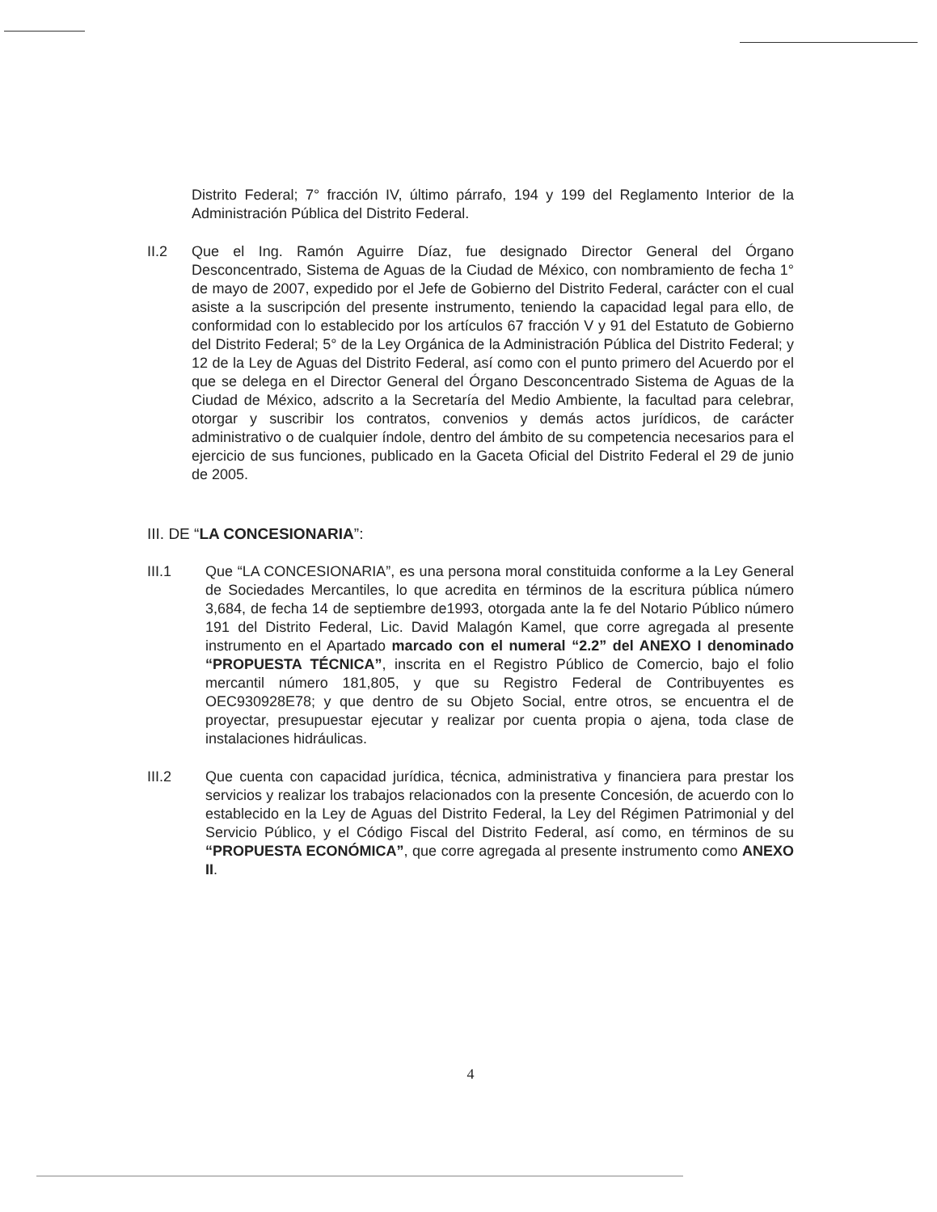Distrito Federal; 7° fracción IV, último párrafo, 194 y 199 del Reglamento Interior de la Administración Pública del Distrito Federal.
II.2 Que el Ing. Ramón Aguirre Díaz, fue designado Director General del Órgano Desconcentrado, Sistema de Aguas de la Ciudad de México, con nombramiento de fecha 1° de mayo de 2007, expedido por el Jefe de Gobierno del Distrito Federal, carácter con el cual asiste a la suscripción del presente instrumento, teniendo la capacidad legal para ello, de conformidad con lo establecido por los artículos 67 fracción V y 91 del Estatuto de Gobierno del Distrito Federal; 5° de la Ley Orgánica de la Administración Pública del Distrito Federal; y 12 de la Ley de Aguas del Distrito Federal, así como con el punto primero del Acuerdo por el que se delega en el Director General del Órgano Desconcentrado Sistema de Aguas de la Ciudad de México, adscrito a la Secretaría del Medio Ambiente, la facultad para celebrar, otorgar y suscribir los contratos, convenios y demás actos jurídicos, de carácter administrativo o de cualquier índole, dentro del ámbito de su competencia necesarios para el ejercicio de sus funciones, publicado en la Gaceta Oficial del Distrito Federal el 29 de junio de 2005.
III. DE “LA CONCESIONARIA”:
III.1 Que “LA CONCESIONARIA”, es una persona moral constituida conforme a la Ley General de Sociedades Mercantiles, lo que acredita en términos de la escritura pública número 3,684, de fecha 14 de septiembre de1993, otorgada ante la fe del Notario Público número 191 del Distrito Federal, Lic. David Malagón Kamel, que corre agregada al presente instrumento en el Apartado marcado con el numeral “2.2” del ANEXO I denominado “PROPUESTA TÉCNICA”, inscrita en el Registro Público de Comercio, bajo el folio mercantil número 181,805, y que su Registro Federal de Contribuyentes es OEC930928E78; y que dentro de su Objeto Social, entre otros, se encuentra el de proyectar, presupuestar ejecutar y realizar por cuenta propia o ajena, toda clase de instalaciones hidráulicas.
III.2 Que cuenta con capacidad jurídica, técnica, administrativa y financiera para prestar los servicios y realizar los trabajos relacionados con la presente Concesión, de acuerdo con lo establecido en la Ley de Aguas del Distrito Federal, la Ley del Régimen Patrimonial y del Servicio Público, y el Código Fiscal del Distrito Federal, así como, en términos de su “PROPUESTA ECONÓMICA”, que corre agregada al presente instrumento como ANEXO II.
4